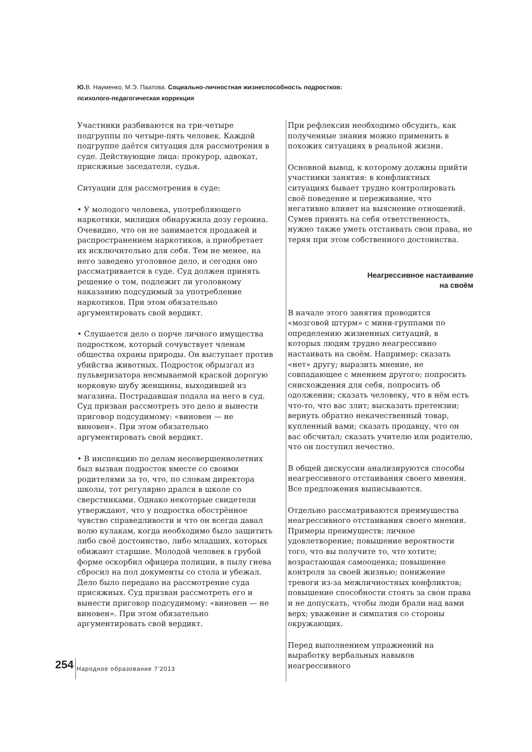Ю. В. Науменко, М.Э. Паатова. Социально-личностная жизнеспособность подростков: психолого-педагогическая коррекция
Участники разбиваются на три-четыре подгруппы по четыре-пять человек. Каждой подгруппе даётся ситуация для рассмотрения в суде. Действующие лица: прокурор, адвокат, присяжные заседатели, судья.
Ситуации для рассмотрения в суде:
• У молодого человека, употребляющего наркотики, милиция обнаружила дозу героина. Очевидно, что он не занимается продажей и распространением наркотиков, а приобретает их исключительно для себя. Тем не менее, на него заведено уголовное дело, и сегодня оно рассматривается в суде. Суд должен принять решение о том, подлежит ли уголовному наказанию подсудимый за употребление наркотиков. При этом обязательно аргументировать свой вердикт.
• Слушается дело о порче личного имущества подростком, который сочувствует членам общества охраны природы. Он выступает против убийства животных. Подросток обрызгал из пульверизатора несмываемой краской дорогую норковую шубу женщины, выходившей из магазина. Пострадавшая подала на него в суд. Суд призван рассмотреть это дело и вынести приговор подсудимому: «виновен — не виновен». При этом обязательно аргументировать свой вердикт.
• В инспекцию по делам несовершеннолетних был вызван подросток вместе со своими родителями за то, что, по словам директора школы, тот регулярно дрался в школе со сверстниками. Однако некоторые свидетели утверждают, что у подростка обострённое чувство справедливости и что он всегда давал волю кулакам, когда необходимо было защитить либо своё достоинство, либо младших, которых обижают старшие. Молодой человек в грубой форме оскорбил офицера полиции, в пылу гнева сбросил на пол документы со стола и убежал. Дело было передано на рассмотрение суда присяжных. Суд призван рассмотреть его и вынести приговор подсудимому: «виновен — не виновен». При этом обязательно аргументировать свой вердикт.
При рефлексии необходимо обсудить, как полученные знания можно применить в похожих ситуациях в реальной жизни.
Основной вывод, к которому должны прийти участники занятия: в конфликтных ситуациях бывает трудно контролировать своё поведение и переживание, что негативно влияет на выяснение отношений. Сумев принять на себя ответственность, нужно также уметь отстаивать свои права, не теряя при этом собственного достоинства.
Неагрессивное настаивание
на своём
В начале этого занятия проводится «мозговой штурм» с мини-группами по определению жизненных ситуаций, в которых людям трудно неагрессивно настаивать на своём. Например: сказать «нет» другу; выразить мнение, не совпадающее с мнением другого; попросить снисхождения для себя, попросить об одолжении; сказать человеку, что в нём есть что-то, что вас злит; высказать претензии; вернуть обратно некачественный товар, купленный вами; сказать продавцу, что он вас обсчитал; сказать учителю или родителю, что он поступил нечестно.
В общей дискуссии анализируются способы неагрессивного отстаивания своего мнения. Все предложения выписываются.
Отдельно рассматриваются преимущества неагрессивного отстаивания своего мнения. Примеры преимуществ: личное удовлетворение; повышение вероятности того, что вы получите то, что хотите; возрастающая самооценка; повышение контроля за своей жизнью; понижение тревоги из-за межличностных конфликтов; повышение способности стоять за свои права и не допускать, чтобы люди брали над вами верх; уважение и симпатия со стороны окружающих.
Перед выполнением упражнений на выработку вербальных навыков неагрессивного
254 Народное образование 7’2013